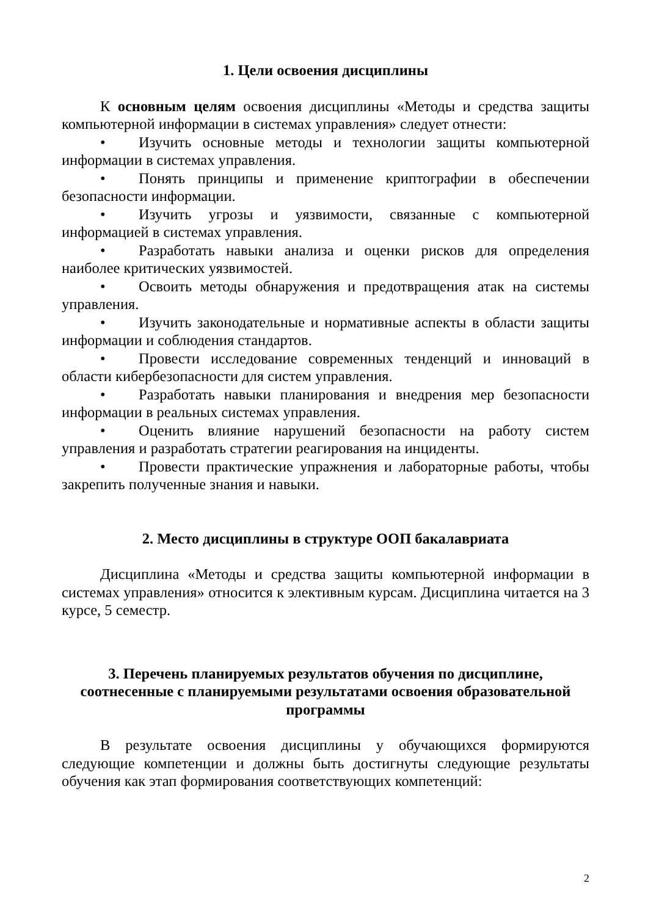1. Цели освоения дисциплины
К основным целям освоения дисциплины «Методы и средства защиты компьютерной информации в системах управления» следует отнести:
• Изучить основные методы и технологии защиты компьютерной информации в системах управления.
• Понять принципы и применение криптографии в обеспечении безопасности информации.
• Изучить угрозы и уязвимости, связанные с компьютерной информацией в системах управления.
• Разработать навыки анализа и оценки рисков для определения наиболее критических уязвимостей.
• Освоить методы обнаружения и предотвращения атак на системы управления.
• Изучить законодательные и нормативные аспекты в области защиты информации и соблюдения стандартов.
• Провести исследование современных тенденций и инноваций в области кибербезопасности для систем управления.
• Разработать навыки планирования и внедрения мер безопасности информации в реальных системах управления.
• Оценить влияние нарушений безопасности на работу систем управления и разработать стратегии реагирования на инциденты.
• Провести практические упражнения и лабораторные работы, чтобы закрепить полученные знания и навыки.
2. Место дисциплины в структуре ООП бакалавриата
Дисциплина «Методы и средства защиты компьютерной информации в системах управления» относится к элективным курсам. Дисциплина читается на 3 курсе, 5 семестр.
3. Перечень планируемых результатов обучения по дисциплине,
соотнесенные с планируемыми результатами освоения образовательной
программы
В результате освоения дисциплины у обучающихся формируются следующие компетенции и должны быть достигнуты следующие результаты обучения как этап формирования соответствующих компетенций:
2